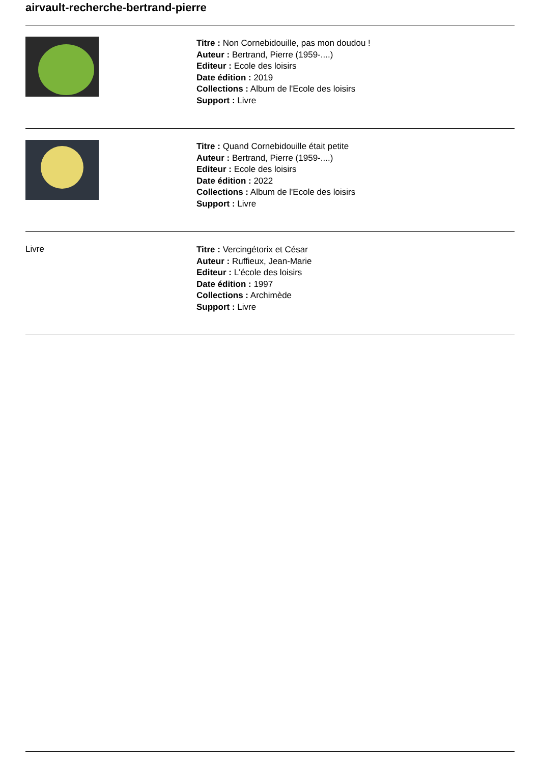airvault-recherche-bertrand-pierre
Titre : Non Cornebidouille, pas mon doudou !
Auteur : Bertrand, Pierre (1959-....)
Editeur : Ecole des loisirs
Date édition : 2019
Collections : Album de l'Ecole des loisirs
Support : Livre
Titre : Quand Cornebidouille était petite
Auteur : Bertrand, Pierre (1959-....)
Editeur : Ecole des loisirs
Date édition : 2022
Collections : Album de l'Ecole des loisirs
Support : Livre
Livre
Titre : Vercingétorix et César
Auteur : Ruffieux, Jean-Marie
Editeur : L'école des loisirs
Date édition : 1997
Collections : Archimède
Support : Livre